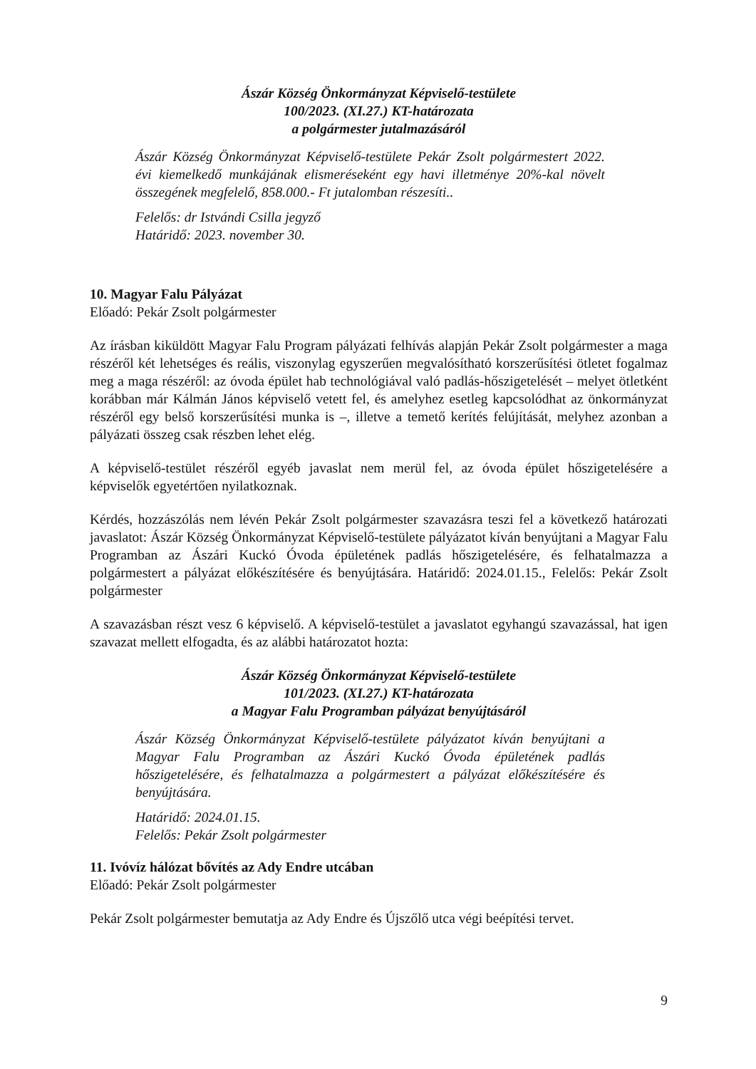Ászár Község Önkormányzat Képviselő-testülete
100/2023. (XI.27.) KT-határozata
a polgármester jutalmazásáról
Ászár Község Önkormányzat Képviselő-testülete Pekár Zsolt polgármestert 2022. évi kiemelkedő munkájának elismeréseként egy havi illetménye 20%-kal növelt összegének megfelelő, 858.000.- Ft jutalomban részesíti..
Felelős: dr Istvándi Csilla jegyző
Határidő: 2023. november 30.
10. Magyar Falu Pályázat
Előadó: Pekár Zsolt polgármester
Az írásban kiküldött Magyar Falu Program pályázati felhívás alapján Pekár Zsolt polgármester a maga részéről két lehetséges és reális, viszonylag egyszerűen megvalósítható korszerűsítési ötletet fogalmaz meg a maga részéről: az óvoda épület hab technológiával való padlás-hőszigetelését – melyet ötletként korábban már Kálmán János képviselő vetett fel, és amelyhez esetleg kapcsolódhat az önkormányzat részéről egy belső korszerűsítési munka is –, illetve a temető kerítés felújítását, melyhez azonban a pályázati összeg csak részben lehet elég.
A képviselő-testület részéről egyéb javaslat nem merül fel, az óvoda épület hőszigetelésére a képviselők egyetértően nyilatkoznak.
Kérdés, hozzászólás nem lévén Pekár Zsolt polgármester szavazásra teszi fel a következő határozati javaslatot: Ászár Község Önkormányzat Képviselő-testülete pályázatot kíván benyújtani a Magyar Falu Programban az Ászári Kuckó Óvoda épületének padlás hőszigetelésére, és felhatalmazza a polgármestert a pályázat előkészítésére és benyújtására. Határidő: 2024.01.15., Felelős: Pekár Zsolt polgármester
A szavazásban részt vesz 6 képviselő. A képviselő-testület a javaslatot egyhangú szavazással, hat igen szavazat mellett elfogadta, és az alábbi határozatot hozta:
Ászár Község Önkormányzat Képviselő-testülete
101/2023. (XI.27.) KT-határozata
a Magyar Falu Programban pályázat benyújtásáról
Ászár Község Önkormányzat Képviselő-testülete pályázatot kíván benyújtani a Magyar Falu Programban az Ászári Kuckó Óvoda épületének padlás hőszigetelésére, és felhatalmazza a polgármestert a pályázat előkészítésére és benyújtására.
Határidő: 2024.01.15.
Felelős: Pekár Zsolt polgármester
11. Ivóvíz hálózat bővítés az Ady Endre utcában
Előadó: Pekár Zsolt polgármester
Pekár Zsolt polgármester bemutatja az Ady Endre és Újszőlő utca végi beépítési tervet.
9